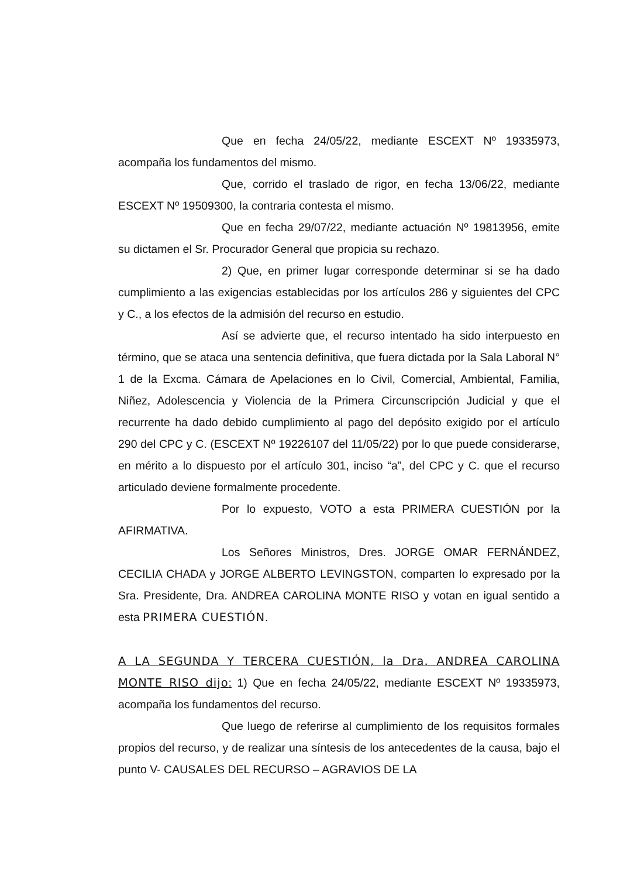Que en fecha 24/05/22, mediante ESCEXT Nº 19335973, acompaña los fundamentos del mismo.
Que, corrido el traslado de rigor, en fecha 13/06/22, mediante ESCEXT Nº 19509300, la contraria contesta el mismo.
Que en fecha 29/07/22, mediante actuación Nº 19813956, emite su dictamen el Sr. Procurador General que propicia su rechazo.
2) Que, en primer lugar corresponde determinar si se ha dado cumplimiento a las exigencias establecidas por los artículos 286 y siguientes del CPC y C., a los efectos de la admisión del recurso en estudio.
Así se advierte que, el recurso intentado ha sido interpuesto en término, que se ataca una sentencia definitiva, que fuera dictada por la Sala Laboral N° 1 de la Excma. Cámara de Apelaciones en lo Civil, Comercial, Ambiental, Familia, Niñez, Adolescencia y Violencia de la Primera Circunscripción Judicial y que el recurrente ha dado debido cumplimiento al pago del depósito exigido por el artículo 290 del CPC y C. (ESCEXT Nº 19226107 del 11/05/22) por lo que puede considerarse, en mérito a lo dispuesto por el artículo 301, inciso “a”, del CPC y C. que el recurso articulado deviene formalmente procedente.
Por lo expuesto, VOTO a esta PRIMERA CUESTIÓN por la AFIRMATIVA.
Los Señores Ministros, Dres. JORGE OMAR FERNÁNDEZ, CECILIA CHADA y JORGE ALBERTO LEVINGSTON, comparten lo expresado por la Sra. Presidente, Dra. ANDREA CAROLINA MONTE RISO y votan en igual sentido a esta PRIMERA CUESTIÓN.
A LA SEGUNDA Y TERCERA CUESTIÓN, la Dra. ANDREA CAROLINA MONTE RISO dijo: 1) Que en fecha 24/05/22, mediante ESCEXT Nº 19335973, acompaña los fundamentos del recurso.
Que luego de referirse al cumplimiento de los requisitos formales propios del recurso, y de realizar una síntesis de los antecedentes de la causa, bajo el punto V- CAUSALES DEL RECURSO – AGRAVIOS DE LA